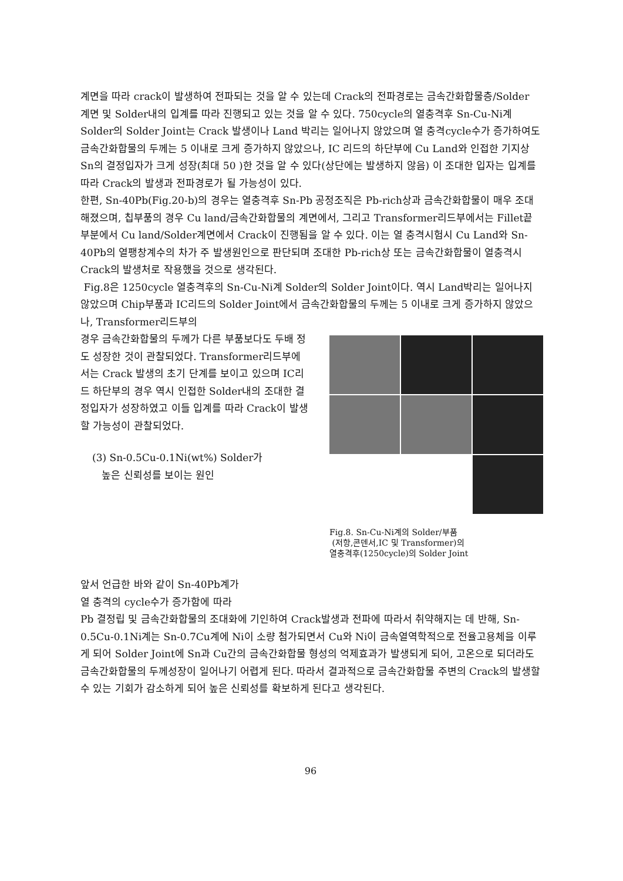계면을 따라 crack이 발생하여 전파되는 것을 알 수 있는데 Crack의 전파경로는 금속간화합물층/Solder 계면 및 Solder내의 입계를 따라 진행되고 있는 것을 알 수 있다. 750cycle의 열충격후 Sn-Cu-Ni계 Solder의 Solder Joint는 Crack 발생이나 Land 박리는 일어나지 않았으며 열 충격cycle수가 증가하여도 금속간화합물의 두께는 5 이내로 크게 증가하지 않았으나, IC 리드의 하단부에 Cu Land와 인접한 기지상 Sn의 결정입자가 크게 성장(최대 50 )한 것을 알 수 있다(상단에는 발생하지 않음) 이 조대한 입자는 입계를 따라 Crack의 발생과 전파경로가 될 가능성이 있다.
한편, Sn-40Pb(Fig.20-b)의 경우는 열충격후 Sn-Pb 공정조직은 Pb-rich상과 금속간화합물이 매우 조대해졌으며, 칩부품의 경우 Cu land/금속간화합물의 계면에서, 그리고 Transformer리드부에서는 Fillet끝부분에서 Cu land/Solder계면에서 Crack이 진행됨을 알 수 있다. 이는 열 충격시험시 Cu Land와 Sn-40Pb의 열팽창계수의 차가 주 발생원인으로 판단되며 조대한 Pb-rich상 또는 금속간화합물이 열충격시 Crack의 발생처로 작용했을 것으로 생각된다.
Fig.8은 1250cycle 열충격후의 Sn-Cu-Ni계 Solder의 Solder Joint이다. 역시 Land박리는 일어나지 않았으며 Chip부품과 IC리드의 Solder Joint에서 금속간화합물의 두께는 5 이내로 크게 증가하지 않았으나, Transformer리드부의
경우 금속간화합물의 두께가 다른 부품보다도 두배 정도 성장한 것이 관찰되었다. Transformer리드부에서는 Crack 발생의 초기 단계를 보이고 있으며 IC리드 하단부의 경우 역시 인접한 Solder내의 조대한 결정입자가 성장하였고 이들 입계를 따라 Crack이 발생할 가능성이 관찰되었다.
(3) Sn-0.5Cu-0.1Ni(wt%) Solder가
높은 신뢰성를 보이는 원인
Fig.8. Sn-Cu-Ni계의 Solder/부품
(저항,콘덴서,IC 및 Transformer)의
열충격후(1250cycle)의 Solder Joint
앞서 언급한 바와 같이 Sn-40Pb계가
열 충격의 cycle수가 증가함에 따라
Pb 결정립 및 금속간화합물의 조대화에 기인하여 Crack발생과 전파에 따라서 취약해지는 데 반해, Sn-0.5Cu-0.1Ni계는 Sn-0.7Cu계에 Ni이 소량 첨가되면서 Cu와 Ni이 금속열역학적으로 전율고용체을 이루게 되어 Solder Joint에 Sn과 Cu간의 금속간화합물 형성의 억제효과가 발생되게 되어, 고온으로 되더라도 금속간화합물의 두께성장이 일어나기 어렵게 된다. 따라서 결과적으로 금속간화합물 주변의 Crack의 발생할 수 있는 기회가 감소하게 되어 높은 신뢰성를 확보하게 된다고 생각된다.
96